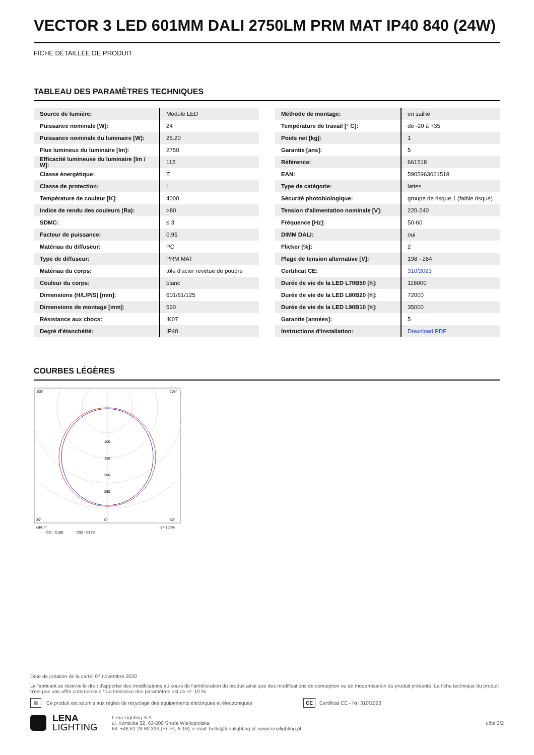VECTOR 3 LED 601MM DALI 2750LM PRM MAT IP40 840 (24W)
FICHE DÉTAILLÉE DE PRODUIT
TABLEAU DES PARAMÈTRES TECHNIQUES
| Source de lumière: | Module LED |
| Puissance nominale [W]: | 24 |
| Puissance nominale du luminaire [W]: | 25.20 |
| Flux lumineux du luminaire [lm]: | 2750 |
| Efficacité lumineuse du luminaire [lm / W]: | 115 |
| Classe énergétique: | E |
| Classe de protection: | I |
| Température de couleur [K]: | 4000 |
| Indice de rendu des couleurs (Ra): | >80 |
| SDMC: | ≤ 3 |
| Facteur de puissance: | 0.95 |
| Matériau du diffuseur: | PC |
| Type de diffuseur: | PRM MAT |
| Matériau du corps: | tôle d'acier revêtue de poudre |
| Couleur du corps: | blanc |
| Dimensions (H/L/P/S) [mm]: | 601/61/125 |
| Dimensions de montage [mm]: | 520 |
| Résistance aux chocs: | IK07 |
| Degré d'étanchéité: | IP40 |
| Méthode de montage: | en saillie |
| Température de travail [° C]: | de -20 à +35 |
| Poids net [kg]: | 1 |
| Garantie [ans]: | 5 |
| Référence: | 661518 |
| EAN: | 5905963661518 |
| Type de catégorie: | lattes |
| Sécurité photobiologique: | groupe de risque 1 (faible risque) |
| Tension d'alimentation nominale [V]: | 220-240 |
| Fréquence [Hz]: | 50-60 |
| DIMM DALI: | oui |
| Flicker [%]: | 2 |
| Plage de tension alternative [V]: | 198 - 264 |
| Certificat CE: | 310/2023 |
| Durée de vie de la LED L70B50 [h]: | 116000 |
| Durée de vie de la LED L80B20 [h]: | 72000 |
| Durée de vie de la LED L90B10 [h]: | 35000 |
| Garantie [années]: | 5 |
| Instructions d'installation: | Download PDF |
COURBES LÉGÈRES
105°
105°
100
150
200
250
30°
0°
30°
cd/klm
η = 100%
CO - C180
C90 - C270
Date de création de la carte: 07 novembre 2020
Le fabricant se réserve le droit d'apporter des modifications au cours de l'amélioration du produit ainsi que des modifications de conception ou de modernisation du produit présenté. La fiche technique du produit n'est pas une offre commerciale * La tolérance des paramètres est de +/- 10 %
⊠ Ce produit est soumis aux règles de recyclage des équipements électriques et électroniques CE Certificat CE - Nr: 310/2023
LENA
LIGHTING Lena Lighting S.A.
ul. Kórnicka 52, 63-000 Środa Wielkopolska
tel. +48 61 28 60 333 (Pn-Pt, 8-16), e-mail: hello@lenalighting.pl, www.lenalighting.pl côté 2/2